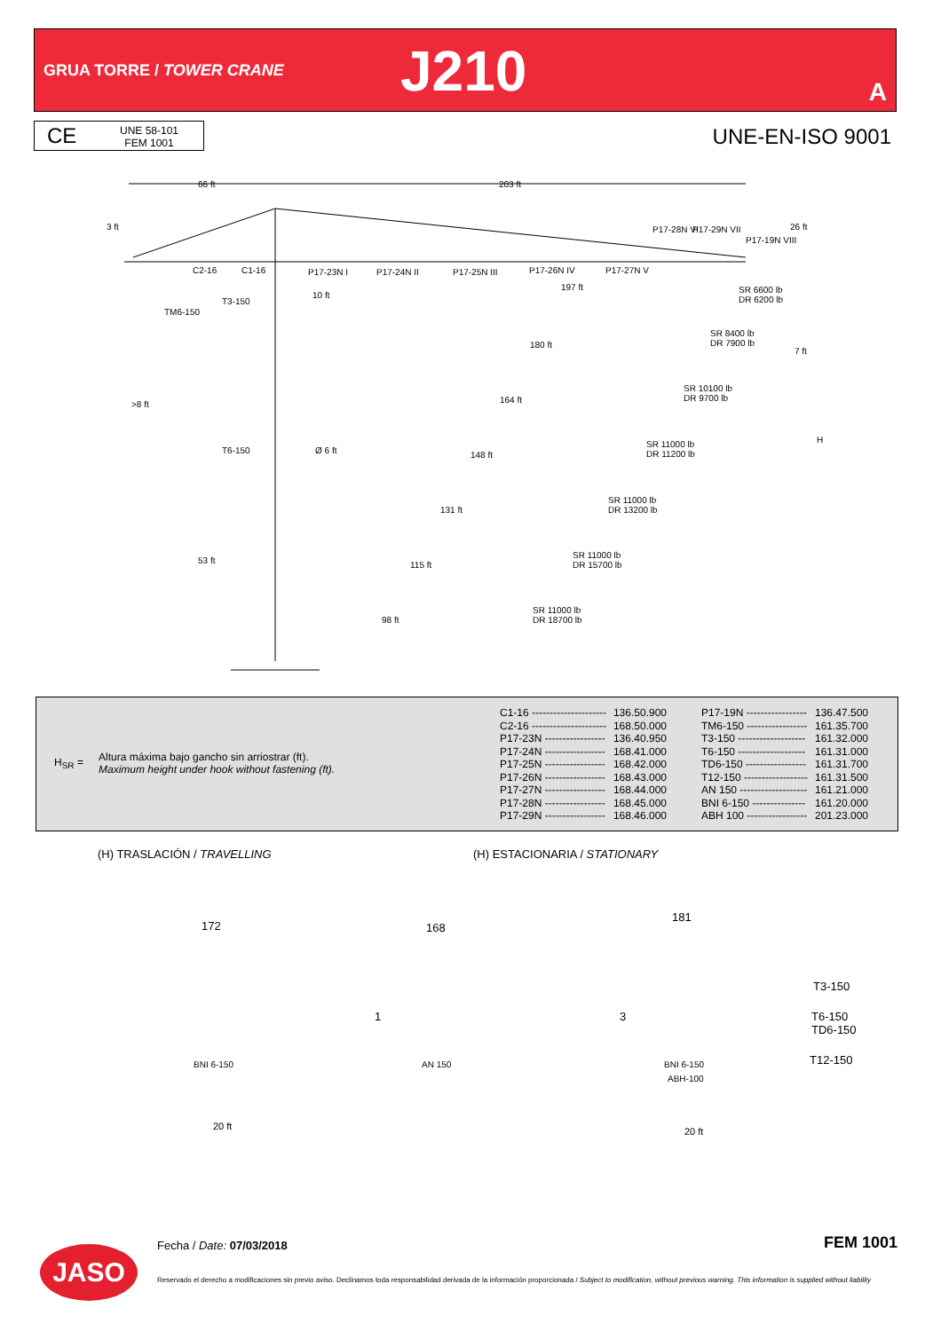GRUA TORRE / TOWER CRANE J210 A
CE UNE 58-101
FEM 1001
UNE-EN-ISO 9001
66 ft 203 ft
3 ft 26 ft P17-28N VI P17-29N VII
P17-19N VIII
C2-16 C1-16 P17-23N I P17-24N II P17-25N III P17-26N IV P17-27N V
197 ft SR 6600 lb
DR 6200 lb
10 ft
T3-150
TM6-150
180 ft
SR 8400 lb
DR 7900 lb
7 ft
>8 ft 164 ft
SR 10100 lb
DR 9700 lb
H
T6-150 Ø 6 ft 148 ft
SR 11000 lb
DR 11200 lb
131 ft
SR 11000 lb
DR 13200 lb
53 ft 115 ft
SR 11000 lb
DR 15700 lb
98 ft
SR 11000 lb
DR 18700 lb
H<sub>SR</sub> =
Altura máxima bajo gancho sin arriostrar (ft).
Maximum height under hook without fastening (ft).
| C1-16 --------------------- | 136.50.900 |
| C2-16 --------------------- | 168.50.000 |
| P17-23N ----------------- | 136.40.950 |
| P17-24N ----------------- | 168.41.000 |
| P17-25N ----------------- | 168.42.000 |
| P17-26N ----------------- | 168.43.000 |
| P17-27N ----------------- | 168.44.000 |
| P17-28N ----------------- | 168.45.000 |
| P17-29N ----------------- | 168.46.000 |
| P17-19N ----------------- | 136.47.500 |
| TM6-150 ----------------- | 161.35.700 |
| T3-150 ------------------- | 161.32.000 |
| T6-150 ------------------- | 161.31.000 |
| TD6-150 ----------------- | 161.31.700 |
| T12-150 ------------------ | 161.31.500 |
| AN 150 ------------------- | 161.21.000 |
| BNI 6-150 --------------- | 161.20.000 |
| ABH 100 ----------------- | 201.23.000 |
(H) TRASLACIÓN / TRAVELLING (H) ESTACIONARIA / STATIONARY
172 168
181
1 3
BNI 6-150 AN 150 BNI 6-150
ABH-100
20 ft 20 ft
T3-150
T6-150
TD6-150
T12-150
JASO Fecha / Date: 07/03/2018 FEM 1001
Reservado el derecho a modificaciones sin previo aviso. Declinamos toda responsabilidad derivada de la información proporcionada / Subject to modification, without previous warning. This information is supplied without liability